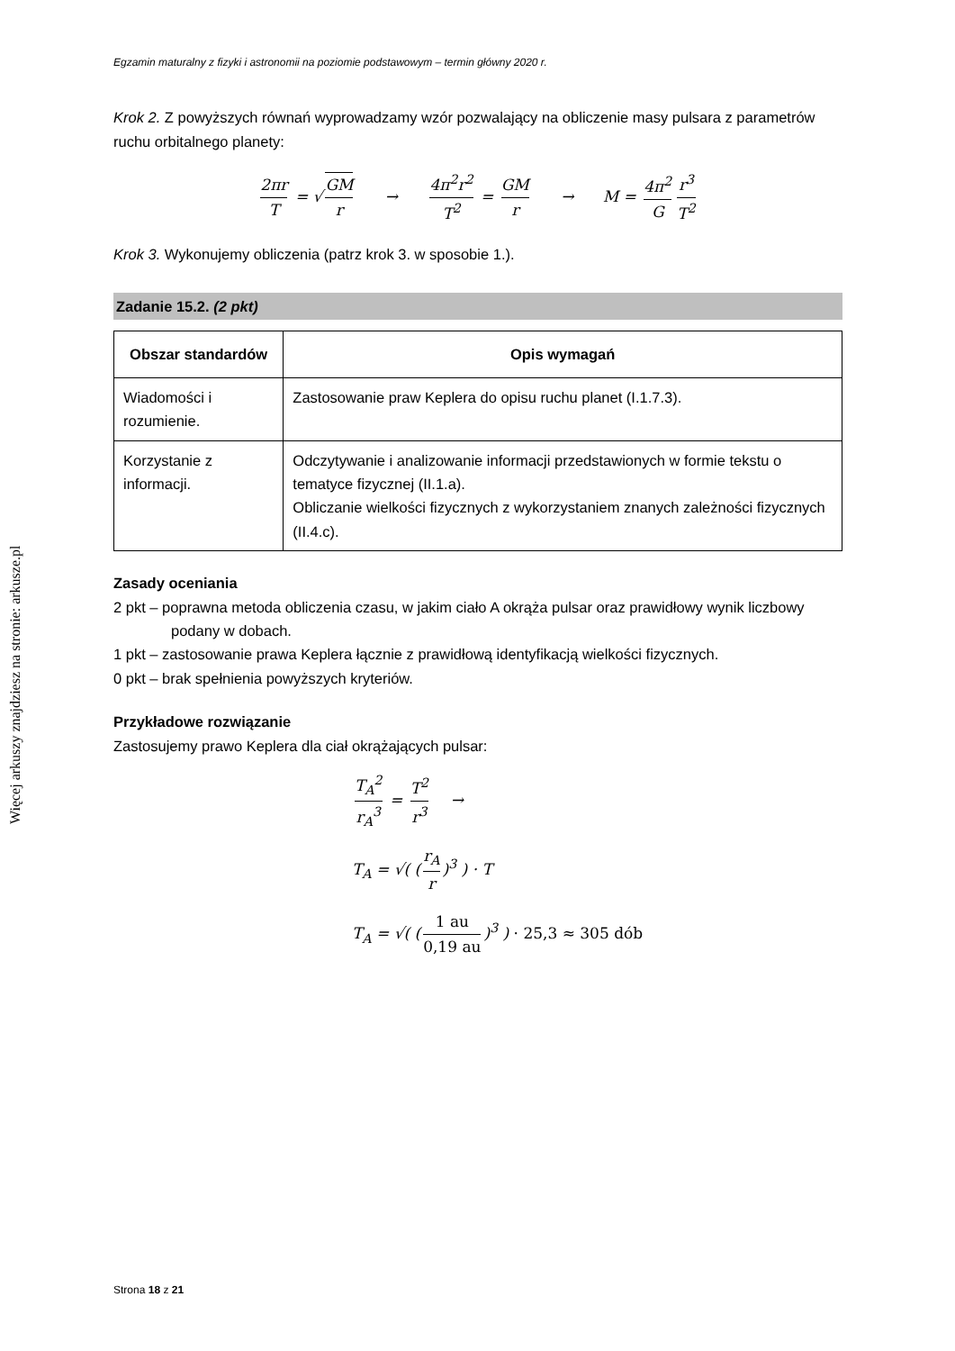Więcej arkuszy znajdziesz na stronie: arkusze.pl
Egzamin maturalny z fizyki i astronomii na poziomie podstawowym – termin główny 2020 r.
Krok 2. Z powyższych równań wyprowadzamy wzór pozwalający na obliczenie masy pulsara z parametrów ruchu orbitalnego planety:
2πr T = √ GM r → 4π<sup>2</sup>r<sup>2</sup> T<sup>2</sup> = GM r → M = 4π<sup>2</sup> G r<sup>3</sup> T<sup>2</sup>
Krok 3. Wykonujemy obliczenia (patrz krok 3. w sposobie 1.).
Zadanie 15.2. (2 pkt)
| Obszar standardów | Opis wymagań |
| --- | --- |
| Wiadomości i rozumienie. | Zastosowanie praw Keplera do opisu ruchu planet (I.1.7.3). |
| Korzystanie z informacji. | Odczytywanie i analizowanie informacji przedstawionych w formie tekstu o tematyce fizycznej (II.1.a). Obliczanie wielkości fizycznych z wykorzystaniem znanych zależności fizycznych (II.4.c). |
Zasady oceniania
2 pkt – poprawna metoda obliczenia czasu, w jakim ciało A okrąża pulsar oraz prawidłowy wynik liczbowy podany w dobach.
1 pkt – zastosowanie prawa Keplera łącznie z prawidłową identyfikacją wielkości fizycznych.
0 pkt – brak spełnienia powyższych kryteriów.
Przykładowe rozwiązanie
Zastosujemy prawo Keplera dla ciał okrążających pulsar:
T<sub>A</sub><sup>2</sup> r<sub>A</sub><sup>3</sup> = T<sup>2</sup> r<sup>3</sup> →
T<sub>A</sub> = √( (r<sub>A</sub> r)<sup>3</sup> ) · T
T<sub>A</sub> = √( (1 au 0,19 au)<sup>3</sup> ) · 25,3 ≈ 305 dób
Strona 18 z 21